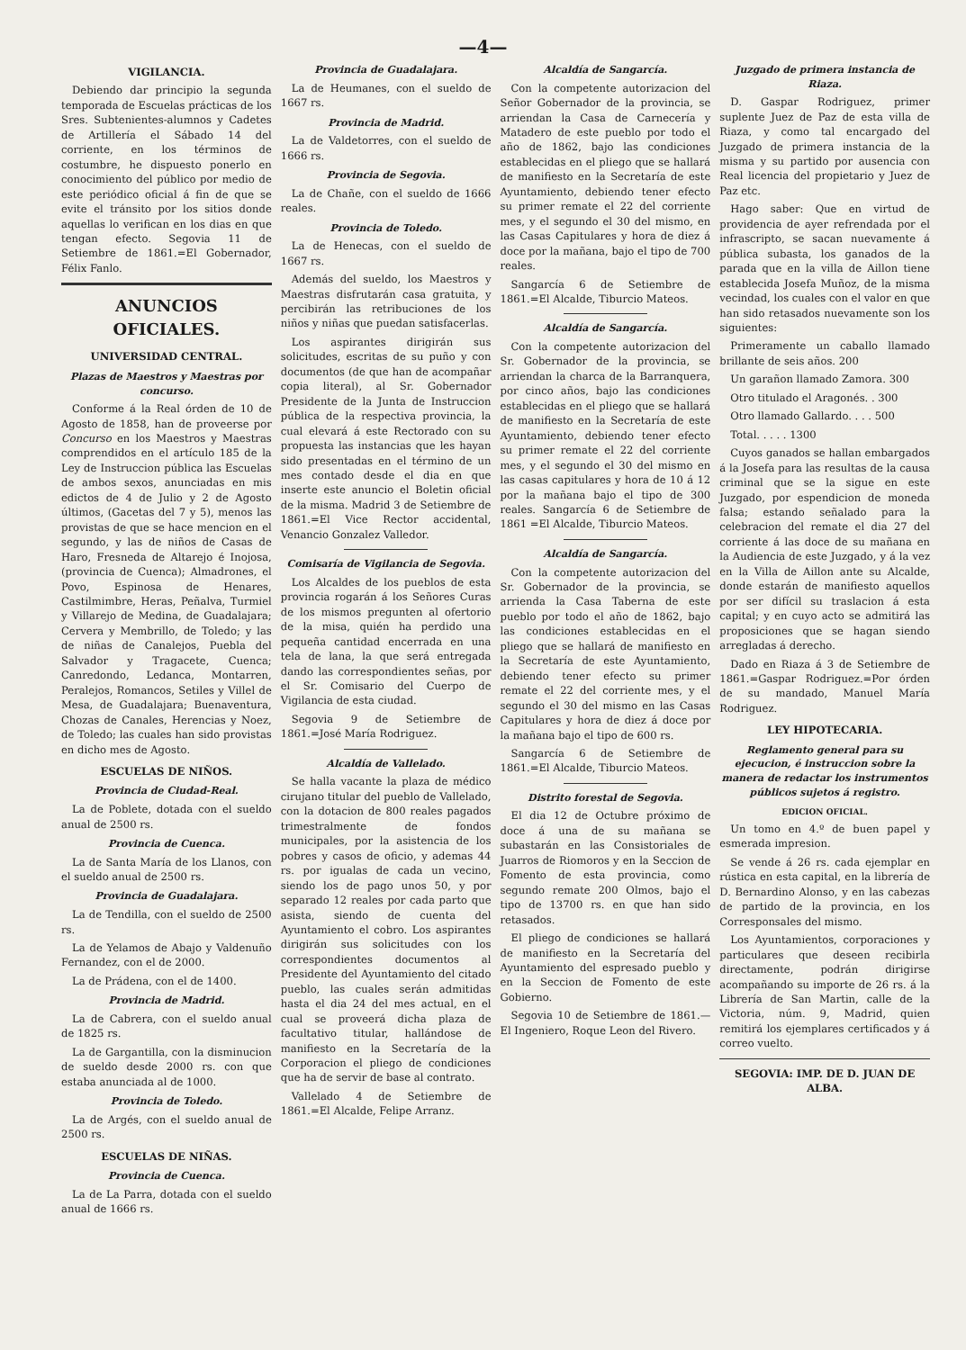—4—
VIGILANCIA.
Debiendo dar principio la segunda temporada de Escuelas prácticas de los Sres. Subtenientes-alumnos y Cadetes de Artillería el Sábado 14 del corriente, en los términos de costumbre, he dispuesto ponerlo en conocimiento del público por medio de este periódico oficial á fin de que se evite el tránsito por los sitios donde aquellas lo verifican en los dias en que tengan efecto. Segovia 11 de Setiembre de 1861.=El Gobernador, Félix Fanlo.
ANUNCIOS OFICIALES.
UNIVERSIDAD CENTRAL.
Plazas de Maestros y Maestras por concurso.
Conforme á la Real órden de 10 de Agosto de 1858, han de proveerse por Concurso en los Maestros y Maestras comprendidos en el artículo 185 de la Ley de Instruccion pública las Escuelas de ambos sexos, anunciadas en mis edictos de 4 de Julio y 2 de Agosto últimos, (Gacetas del 7 y 5), menos las provistas de que se hace mencion en el segundo, y las de niños de Casas de Haro, Fresneda de Altarejo é Inojosa, (provincia de Cuenca); Almadrones, el Povo, Espinosa de Henares, Castilmimbre, Heras, Peñalva, Turmiel y Villarejo de Medina, de Guadalajara; Cervera y Membrillo, de Toledo; y las de niñas de Canalejos, Puebla del Salvador y Tragacete, Cuenca; Canredondo, Ledanca, Montarren, Peralejos, Romancos, Setiles y Villel de Mesa, de Guadalajara; Buenaventura, Chozas de Canales, Herencias y Noez, de Toledo; las cuales han sido provistas en dicho mes de Agosto.
ESCUELAS DE NIÑOS.
Provincia de Ciudad-Real.
La de Poblete, dotada con el sueldo anual de 2500 rs.
Provincia de Cuenca.
La de Santa María de los Llanos, con el sueldo anual de 2500 rs.
Provincia de Guadalajara.
La de Tendilla, con el sueldo de 2500 rs.
La de Yelamos de Abajo y Valdenuño Fernandez, con el de 2000.
La de Prádena, con el de 1400.
Provincia de Madrid.
La de Cabrera, con el sueldo anual de 1825 rs.
La de Gargantilla, con la disminucion de sueldo desde 2000 rs. con que estaba anunciada al de 1000.
Provincia de Toledo.
La de Argés, con el sueldo anual de 2500 rs.
ESCUELAS DE NIÑAS.
Provincia de Cuenca.
La de La Parra, dotada con el sueldo anual de 1666 rs.
Provincia de Guadalajara.
La de Heumanes, con el sueldo de 1667 rs.
Provincia de Madrid.
La de Valdetorres, con el sueldo de 1666 rs.
Provincia de Segovia.
La de Chañe, con el sueldo de 1666 reales.
Provincia de Toledo.
La de Henecas, con el sueldo de 1667 rs.
Además del sueldo, los Maestros y Maestras disfrutarán casa gratuita, y percibirán las retribuciones de los niños y niñas que puedan satisfacerlas.
Los aspirantes dirigirán sus solicitudes, escritas de su puño y con documentos (de que han de acompañar copia literal), al Sr. Gobernador Presidente de la Junta de Instruccion pública de la respectiva provincia, la cual elevará á este Rectorado con su propuesta las instancias que les hayan sido presentadas en el término de un mes contado desde el dia en que inserte este anuncio el Boletin oficial de la misma. Madrid 3 de Setiembre de 1861.=El Vice Rector accidental, Venancio Gonzalez Valledor.
Comisaría de Vigilancia de Segovia.
Los Alcaldes de los pueblos de esta provincia rogarán á los Señores Curas de los mismos pregunten al ofertorio de la misa, quién ha perdido una pequeña cantidad encerrada en una tela de lana, la que será entregada dando las correspondientes señas, por el Sr. Comisario del Cuerpo de Vigilancia de esta ciudad.
Segovia 9 de Setiembre de 1861.=José María Rodriguez.
Alcaldía de Vallelado.
Se halla vacante la plaza de médico cirujano titular del pueblo de Vallelado, con la dotacion de 800 reales pagados trimestralmente de fondos municipales, por la asistencia de los pobres y casos de oficio, y ademas 44 rs. por igualas de cada un vecino, siendo los de pago unos 50, y por separado 12 reales por cada parto que asista, siendo de cuenta del Ayuntamiento el cobro. Los aspirantes dirigirán sus solicitudes con los correspondientes documentos al Presidente del Ayuntamiento del citado pueblo, las cuales serán admitidas hasta el dia 24 del mes actual, en el cual se proveerá dicha plaza de facultativo titular, hallándose de manifiesto en la Secretaría de la Corporacion el pliego de condiciones que ha de servir de base al contrato.
Vallelado 4 de Setiembre de 1861.=El Alcalde, Felipe Arranz.
Alcaldía de Sangarcía.
Con la competente autorizacion del Señor Gobernador de la provincia, se arriendan la Casa de Carnecería y Matadero de este pueblo por todo el año de 1862, bajo las condiciones establecidas en el pliego que se hallará de manifiesto en la Secretaría de este Ayuntamiento, debiendo tener efecto su primer remate el 22 del corriente mes, y el segundo el 30 del mismo, en las Casas Capitulares y hora de diez á doce por la mañana, bajo el tipo de 700 reales.
Sangarcía 6 de Setiembre de 1861.=El Alcalde, Tiburcio Mateos.
Alcaldía de Sangarcía.
Con la competente autorizacion del Sr. Gobernador de la provincia, se arriendan la charca de la Barranquera, por cinco años, bajo las condiciones establecidas en el pliego que se hallará de manifiesto en la Secretaría de este Ayuntamiento, debiendo tener efecto su primer remate el 22 del corriente mes, y el segundo el 30 del mismo en las casas capitulares y hora de 10 á 12 por la mañana bajo el tipo de 300 reales. Sangarcía 6 de Setiembre de 1861 =El Alcalde, Tiburcio Mateos.
Alcaldía de Sangarcía.
Con la competente autorizacion del Sr. Gobernador de la provincia, se arrienda la Casa Taberna de este pueblo por todo el año de 1862, bajo las condiciones establecidas en el pliego que se hallará de manifiesto en la Secretaría de este Ayuntamiento, debiendo tener efecto su primer remate el 22 del corriente mes, y el segundo el 30 del mismo en las Casas Capitulares y hora de diez á doce por la mañana bajo el tipo de 600 rs.
Sangarcía 6 de Setiembre de 1861.=El Alcalde, Tiburcio Mateos.
Distrito forestal de Segovia.
El dia 12 de Octubre próximo de doce á una de su mañana se subastarán en las Consistoriales de Juarros de Riomoros y en la Seccion de Fomento de esta provincia, como segundo remate 200 Olmos, bajo el tipo de 13700 rs. en que han sido retasados.
El pliego de condiciones se hallará de manifiesto en la Secretaría del Ayuntamiento del espresado pueblo y en la Seccion de Fomento de este Gobierno.
Segovia 10 de Setiembre de 1861.—El Ingeniero, Roque Leon del Rivero.
Juzgado de primera instancia de Riaza.
D. Gaspar Rodriguez, primer suplente Juez de Paz de esta villa de Riaza, y como tal encargado del Juzgado de primera instancia de la misma y su partido por ausencia con Real licencia del propietario y Juez de Paz etc.
Hago saber: Que en virtud de providencia de ayer refrendada por el infrascripto, se sacan nuevamente á pública subasta, los ganados de la parada que en la villa de Aillon tiene establecida Josefa Muñoz, de la misma vecindad, los cuales con el valor en que han sido retasados nuevamente son los siguientes:
Primeramente un caballo llamado brillante de seis años. 200
Un garañon llamado Zamora. 300
Otro titulado el Aragonés. . 300
Otro llamado Gallardo. . . . 500
Total. . . . . 1300
Cuyos ganados se hallan embargados á la Josefa para las resultas de la causa criminal que se la sigue en este Juzgado, por espendicion de moneda falsa; estando señalado para la celebracion del remate el dia 27 del corriente á las doce de su mañana en la Audiencia de este Juzgado, y á la vez en la Villa de Aillon ante su Alcalde, donde estarán de manifiesto aquellos por ser difícil su traslacion á esta capital; y en cuyo acto se admitirá las proposiciones que se hagan siendo arregladas á derecho.
Dado en Riaza á 3 de Setiembre de 1861.=Gaspar Rodriguez.=Por órden de su mandado, Manuel María Rodriguez.
LEY HIPOTECARIA.
Reglamento general para su ejecucion, é instruccion sobre la manera de redactar los instrumentos públicos sujetos á registro.
EDICION OFICIAL.
Un tomo en 4.º de buen papel y esmerada impresion.
Se vende á 26 rs. cada ejemplar en rústica en esta capital, en la librería de D. Bernardino Alonso, y en las cabezas de partido de la provincia, en los Corresponsales del mismo.
Los Ayuntamientos, corporaciones y particulares que deseen recibirla directamente, podrán dirigirse acompañando su importe de 26 rs. á la Librería de San Martin, calle de la Victoria, núm. 9, Madrid, quien remitirá los ejemplares certificados y á correo vuelto.
SEGOVIA: IMP. DE D. JUAN DE ALBA.